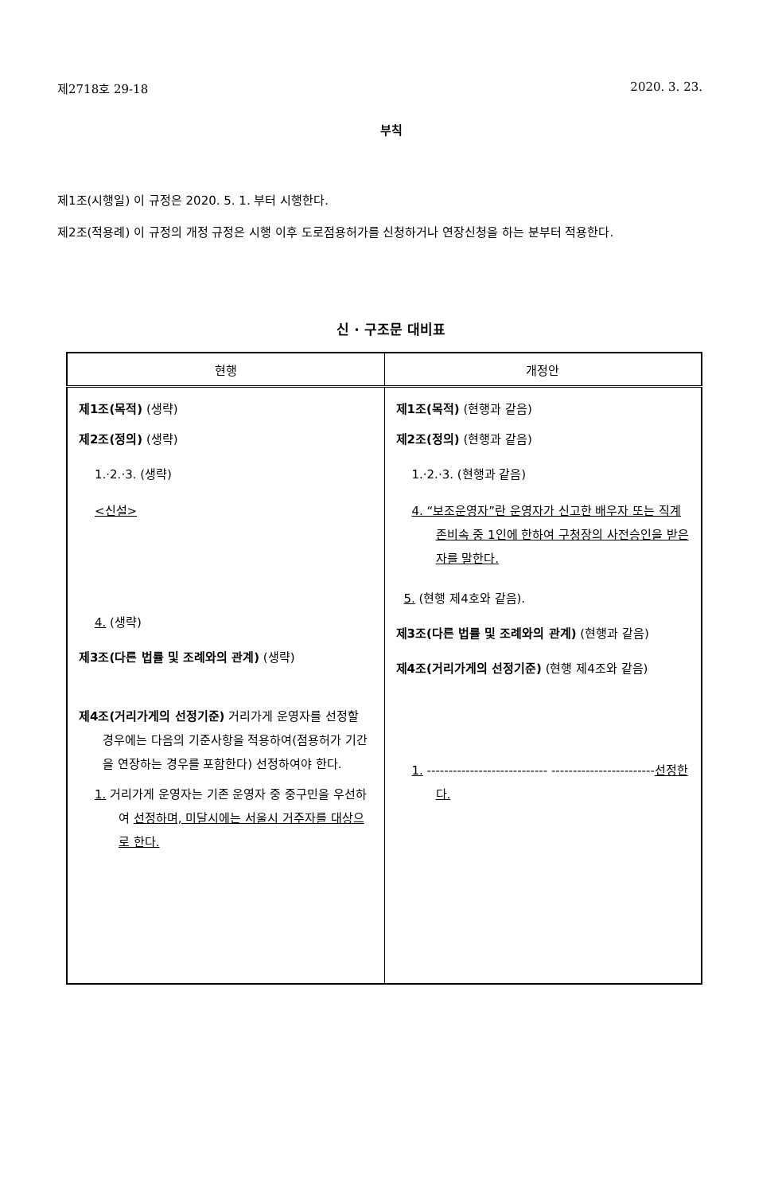제2718호 29-18 2020. 3. 23.
부칙
제1조(시행일) 이 규정은 2020. 5. 1. 부터 시행한다.
제2조(적용례) 이 규정의 개정 규정은 시행 이후 도로점용허가를 신청하거나 연장신청을 하는 분부터 적용한다.
신 · 구조문 대비표
| 현행 | 개정안 |
| --- | --- |
| 제1조(목적) (생략) 제2조(정의) (생략) 1.·2.·3. (생략) <신설> 4. (생략) 제3조(다른 법률 및 조례와의 관계) (생략) 제4조(거리가게의 선정기준) 거리가게 운영자를 선정할 경우에는 다음의 기준사항을 적용하여(점용허가 기간을 연장하는 경우를 포함한다) 선정하여야 한다. 1. 거리가게 운영자는 기존 운영자 중 중구민을 우선하여 선정하며, 미달시에는 서울시 거주자를 대상으로 한다. | 제1조(목적) (현행과 같음) 제2조(정의) (현행과 같음) 1.·2.·3. (현행과 같음) 4. “보조운영자”란 운영자가 신고한 배우자 또는 직계 존비속 중 1인에 한하여 구청장의 사전승인을 받은 자를 말한다. 5. (현행 제4호와 같음). 제3조(다른 법률 및 조례와의 관계) (현행과 같음) 제4조(거리가게의 선정기준) (현행 제4조와 같음) 1. ---------------------------- ------------------------ 선정한다. |